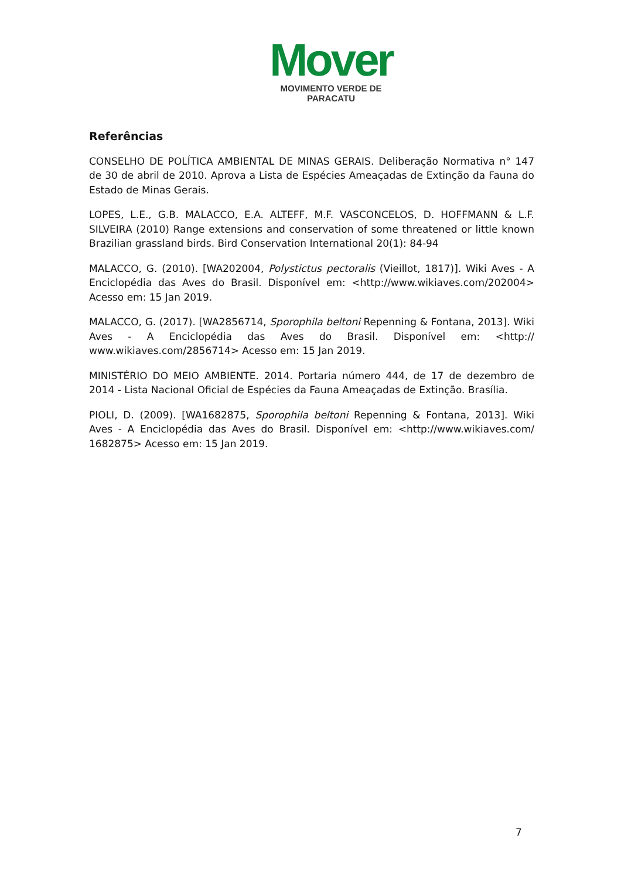Mover
MOVIMENTO VERDE DE PARACATU
Referências
CONSELHO DE POLÍTICA AMBIENTAL DE MINAS GERAIS. Deliberação Normativa n° 147 de 30 de abril de 2010. Aprova a Lista de Espécies Ameaçadas de Extinção da Fauna do Estado de Minas Gerais.
LOPES, L.E., G.B. MALACCO, E.A. ALTEFF, M.F. VASCONCELOS, D. HOFFMANN & L.F. SILVEIRA (2010) Range extensions and conservation of some threatened or little known Brazilian grassland birds. Bird Conservation International 20(1): 84-94
MALACCO, G. (2010). [WA202004, Polystictus pectoralis (Vieillot, 1817)]. Wiki Aves - A Enciclopédia das Aves do Brasil. Disponível em: <http://www.wikiaves.com/202004> Acesso em: 15 Jan 2019.
MALACCO, G. (2017). [WA2856714, Sporophila beltoni Repenning & Fontana, 2013]. Wiki Aves - A Enciclopédia das Aves do Brasil. Disponível em: <http:// www.wikiaves.com/2856714> Acesso em: 15 Jan 2019.
MINISTÉRIO DO MEIO AMBIENTE. 2014. Portaria número 444, de 17 de dezembro de 2014 - Lista Nacional Oficial de Espécies da Fauna Ameaçadas de Extinção. Brasília.
PIOLI, D. (2009). [WA1682875, Sporophila beltoni Repenning & Fontana, 2013]. Wiki Aves - A Enciclopédia das Aves do Brasil. Disponível em: <http://www.wikiaves.com/ 1682875> Acesso em: 15 Jan 2019.
7